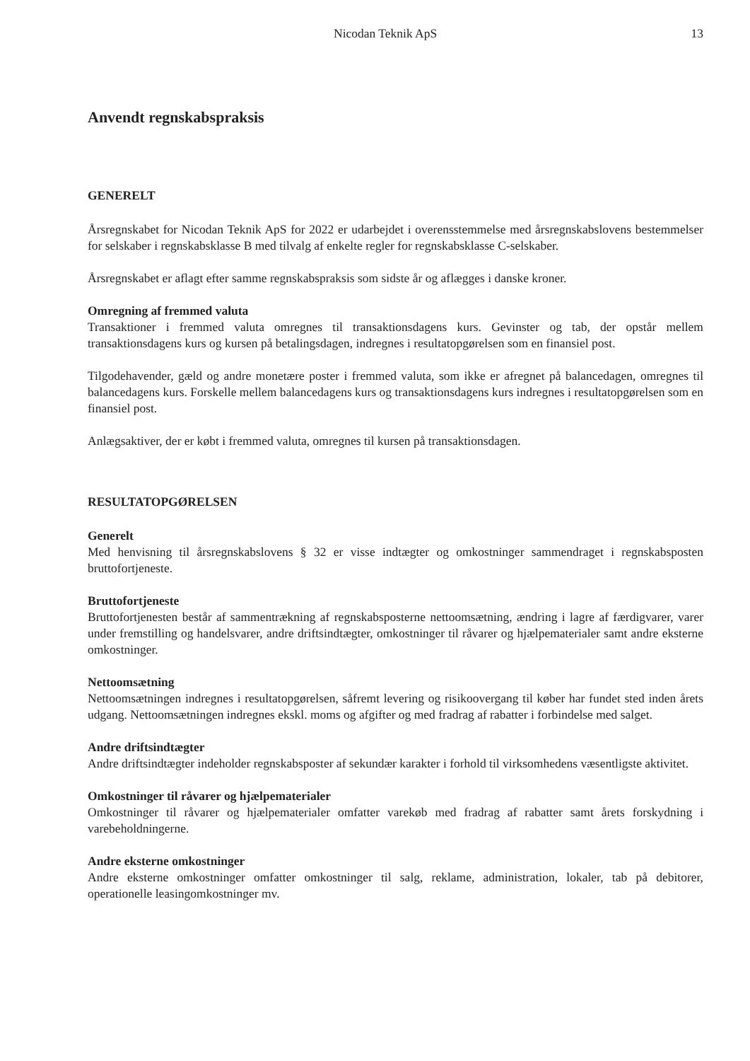Nicodan Teknik ApS 13
Anvendt regnskabspraksis
GENERELT
Årsregnskabet for Nicodan Teknik ApS for 2022 er udarbejdet i overensstemmelse med årsregnskabslovens bestemmelser for selskaber i regnskabsklasse B med tilvalg af enkelte regler for regnskabsklasse C-selskaber.
Årsregnskabet er aflagt efter samme regnskabspraksis som sidste år og aflægges i danske kroner.
Omregning af fremmed valuta
Transaktioner i fremmed valuta omregnes til transaktionsdagens kurs. Gevinster og tab, der opstår mellem transaktionsdagens kurs og kursen på betalingsdagen, indregnes i resultatopgørelsen som en finansiel post.
Tilgodehavender, gæld og andre monetære poster i fremmed valuta, som ikke er afregnet på balancedagen, omregnes til balancedagens kurs. Forskelle mellem balancedagens kurs og transaktionsdagens kurs indregnes i resultatopgørelsen som en finansiel post.
Anlægsaktiver, der er købt i fremmed valuta, omregnes til kursen på transaktionsdagen.
RESULTATOPGØRELSEN
Generelt
Med henvisning til årsregnskabslovens § 32 er visse indtægter og omkostninger sammendraget i regnskabsposten bruttofortjeneste.
Bruttofortjeneste
Bruttofortjenesten består af sammentrækning af regnskabsposterne nettoomsætning, ændring i lagre af færdigvarer, varer under fremstilling og handelsvarer, andre driftsindtægter, omkostninger til råvarer og hjælpematerialer samt andre eksterne omkostninger.
Nettoomsætning
Nettoomsætningen indregnes i resultatopgørelsen, såfremt levering og risikoovergang til køber har fundet sted inden årets udgang. Nettoomsætningen indregnes ekskl. moms og afgifter og med fradrag af rabatter i forbindelse med salget.
Andre driftsindtægter
Andre driftsindtægter indeholder regnskabsposter af sekundær karakter i forhold til virksomhedens væsentligste aktivitet.
Omkostninger til råvarer og hjælpematerialer
Omkostninger til råvarer og hjælpematerialer omfatter varekøb med fradrag af rabatter samt årets forskydning i varebeholdningerne.
Andre eksterne omkostninger
Andre eksterne omkostninger omfatter omkostninger til salg, reklame, administration, lokaler, tab på debitorer, operationelle leasingomkostninger mv.